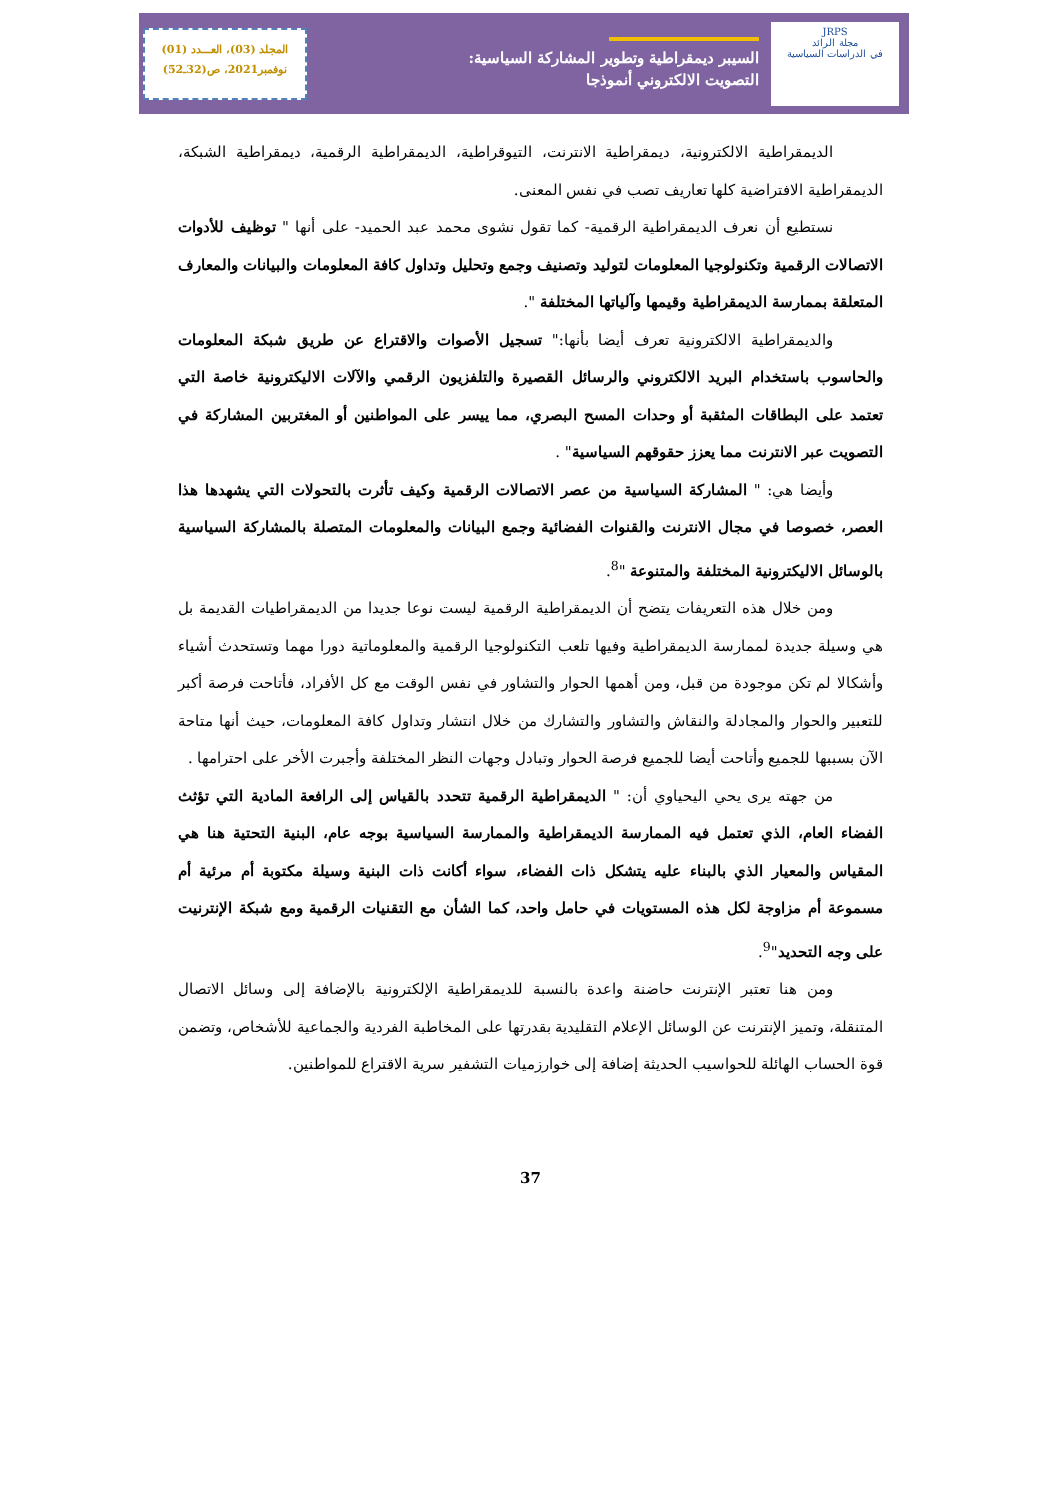المجلد (03)، العـــدد (01)
نوفمبر2021، ص(32ـ52)
السيبر ديمقراطية وتطوير المشاركة السياسية:
التصويت الالكتروني أنموذجا
JRPS
مجلة الرائد
في الدراسات السياسية
الديمقراطية الالكترونية، ديمقراطية الانترنت، التيوقراطية، الديمقراطية الرقمية، ديمقراطية الشبكة، الديمقراطية الافتراضية كلها تعاريف تصب في نفس المعنى.
نستطيع أن نعرف الديمقراطية الرقمية- كما تقول نشوى محمد عبد الحميد- على أنها " توظيف للأدوات الاتصالات الرقمية وتكنولوجيا المعلومات لتوليد وتصنيف وجمع وتحليل وتداول كافة المعلومات والبيانات والمعارف المتعلقة بممارسة الديمقراطية وقيمها وآلياتها المختلفة ".
والديمقراطية الالكترونية تعرف أيضا بأنها:" تسجيل الأصوات والاقتراع عن طريق شبكة المعلومات والحاسوب باستخدام البريد الالكتروني والرسائل القصيرة والتلفزيون الرقمي والآلات الاليكترونية خاصة التي تعتمد على البطاقات المثقبة أو وحدات المسح البصري، مما ييسر على المواطنين أو المغتربين المشاركة في التصويت عبر الانترنت مما يعزز حقوقهم السياسية" .
وأيضا هي: " المشاركة السياسية من عصر الاتصالات الرقمية وكيف تأثرت بالتحولات التي يشهدها هذا العصر، خصوصا في مجال الانترنت والقنوات الفضائية وجمع البيانات والمعلومات المتصلة بالمشاركة السياسية بالوسائل الاليكترونية المختلفة والمتنوعة "<sup>8</sup>.
ومن خلال هذه التعريفات يتضح أن الديمقراطية الرقمية ليست نوعا جديدا من الديمقراطيات القديمة بل هي وسيلة جديدة لممارسة الديمقراطية وفيها تلعب التكنولوجيا الرقمية والمعلوماتية دورا مهما وتستحدث أشياء وأشكالا لم تكن موجودة من قبل، ومن أهمها الحوار والتشاور في نفس الوقت مع كل الأفراد، فأتاحت فرصة أكبر للتعبير والحوار والمجادلة والنقاش والتشاور والتشارك من خلال انتشار وتداول كافة المعلومات، حيث أنها متاحة الآن بسببها للجميع وأتاحت أيضا للجميع فرصة الحوار وتبادل وجهات النظر المختلفة وأجبرت الأخر على احترامها .
من جهته يرى يحي اليحياوي أن: " الديمقراطية الرقمية تتحدد بالقياس إلى الرافعة المادية التي تؤثث الفضاء العام، الذي تعتمل فيه الممارسة الديمقراطية والممارسة السياسية بوجه عام، البنية التحتية هنا هي المقياس والمعيار الذي بالبناء عليه يتشكل ذات الفضاء، سواء أكانت ذات البنية وسيلة مكتوبة أم مرئية أم مسموعة أم مزاوجة لكل هذه المستويات في حامل واحد، كما الشأن مع التقنيات الرقمية ومع شبكة الإنترنيت على وجه التحديد"<sup>9</sup>.
ومن هنا تعتبر الإنترنت حاضنة واعدة بالنسبة للديمقراطية الإلكترونية بالإضافة إلى وسائل الاتصال المتنقلة، وتميز الإنترنت عن الوسائل الإعلام التقليدية بقدرتها على المخاطبة الفردية والجماعية للأشخاص، وتضمن قوة الحساب الهائلة للحواسيب الحديثة إضافة إلى خوارزميات التشفير سرية الاقتراع للمواطنين.
37